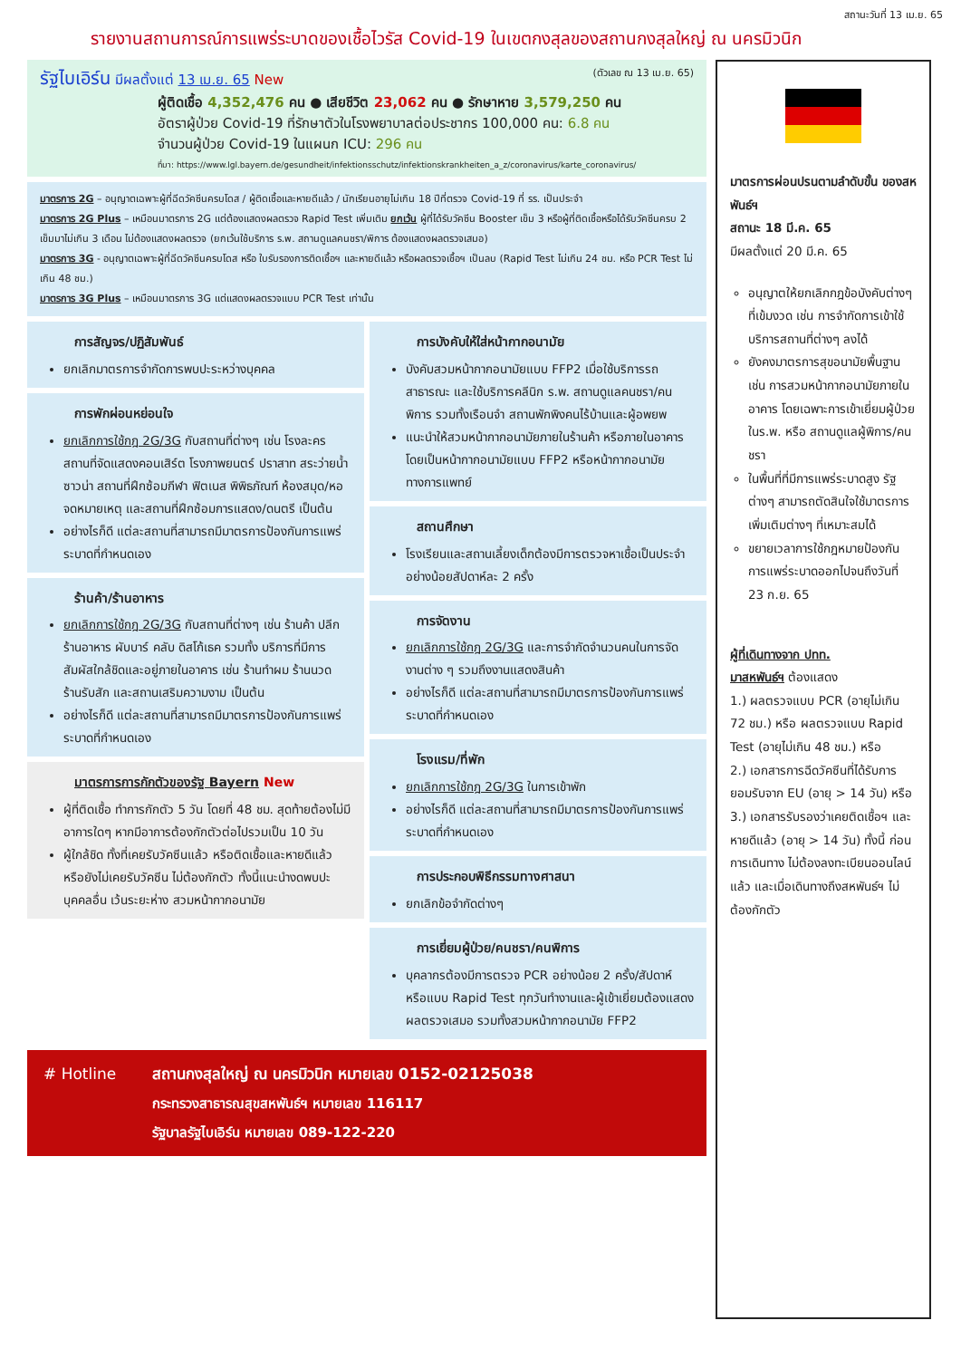สถานะวันที่ 13 เม.ย. 65
รายงานสถานการณ์การแพร่ระบาดของเชื้อไวรัส Covid-19 ในเขตกงสุลของสถานกงสุลใหญ่ ณ นครมิวนิก
รัฐไบเอิร์น มีผลตั้งแต่ 13 เม.ย. 65 New (ตัวเลข ณ 13 เม.ย. 65)
ผู้ติดเชื้อ 4,352,476 คน ● เสียชีวิต 23,062 คน ● รักษาหาย 3,579,250 คน
อัตราผู้ป่วย Covid-19 ที่รักษาตัวในโรงพยาบาลต่อประชากร 100,000 คน: 6.8 คน
จำนวนผู้ป่วย Covid-19 ในแผนก ICU: 296 คน
ที่มา: https://www.lgl.bayern.de/gesundheit/infektionsschutz/infektionskrankheiten_a_z/coronavirus/karte_coronavirus/
มาตรการ 2G – อนุญาตเฉพาะผู้ที่ฉีดวัคซีนครบโดส / ผู้ติดเชื้อและหายดีแล้ว / นักเรียนอายุไม่เกิน 18 ปีที่ตรวจ Covid-19 ที่ รร. เป็นประจำ
มาตรการ 2G Plus – เหมือนมาตรการ 2G แต่ต้องแสดงผลตรวจ Rapid Test เพิ่มเติม ยกเว้น ผู้ที่ได้รับวัคซีน Booster เข็ม 3 หรือผู้ที่ติดเชื้อหรือได้รับวัคซีนครบ 2 เข็มมาไม่เกิน 3 เดือน ไม่ต้องแสดงผลตรวจ (ยกเว้นใช้บริการ ร.พ. สถานดูแลคนชรา/พิการ ต้องแสดงผลตรวจเสมอ)
มาตรการ 3G - อนุญาตเฉพาะผู้ที่ฉีดวัคซีนครบโดส หรือ ใบรับรองการติดเชื้อฯ และหายดีแล้ว หรือผลตรวจเชื้อฯ เป็นลบ (Rapid Test ไม่เกิน 24 ชม. หรือ PCR Test ไม่เกิน 48 ชม.)
มาตรการ 3G Plus – เหมือนมาตรการ 3G แต่แสดงผลตรวจแบบ PCR Test เท่านั้น
การสัญจร/ปฏิสัมพันธ์
ยกเลิกมาตรการจำกัดการพบปะระหว่างบุคคล
การพักผ่อนหย่อนใจ
ยกเลิกการใช้กฎ 2G/3G กับสถานที่ต่างๆ เช่น โรงละคร สถานที่จัดแสดงคอนเสิร์ต โรงภาพยนตร์ ปราสาท สระว่ายน้ำ ซาวน่า สถานที่ฝึกซ้อมกีฬา ฟิตเนส พิพิธภัณฑ์ ห้องสมุด/หอจดหมายเหตุ และสถานที่ฝึกซ้อมการแสดง/ดนตรี เป็นต้น
อย่างไรก็ดี แต่ละสถานที่สามารถมีมาตรการป้องกันการแพร่ระบาดที่กำหนดเอง
ร้านค้า/ร้านอาหาร
ยกเลิกการใช้กฎ 2G/3G กับสถานที่ต่างๆ เช่น ร้านค้า ปลีกร้านอาหาร ผับบาร์ คลับ ดิสโก้เธค รวมทั้ง บริการที่มีการสัมผัสใกล้ชิดและอยู่ภายในอาคาร เช่น ร้านทำผม ร้านนวด ร้านรับสัก และสถานเสริมความงาม เป็นต้น
อย่างไรก็ดี แต่ละสถานที่สามารถมีมาตรการป้องกันการแพร่ระบาดที่กำหนดเอง
มาตรการการกักตัวของรัฐ Bayern New
ผู้ที่ติดเชื้อ ทำการกักตัว 5 วัน โดยที่ 48 ชม. สุดท้ายต้องไม่มีอาการใดๆ หากมีอาการต้องกักตัวต่อไปรวมเป็น 10 วัน
ผู้ใกล้ชิด ทั้งที่เคยรับวัคซีนแล้ว หรือติดเชื้อและหายดีแล้ว หรือยังไม่เคยรับวัคซีน ไม่ต้องกักตัว ทั้งนี้แนะนำงดพบปะบุคคลอื่น เว้นระยะห่าง สวมหน้ากากอนามัย
การบังคับให้ใส่หน้ากากอนามัย
บังคับสวมหน้ากากอนามัยแบบ FFP2 เมื่อใช้บริการรถสาธารณะ และใช้บริการคลีนิก ร.พ. สถานดูแลคนชรา/คนพิการ รวมทั้งเรือนจำ สถานพักพิงคนไร้บ้านและผู้อพยพ
แนะนำให้สวมหน้ากากอนามัยภายในร้านค้า หรือภายในอาคาร โดยเป็นหน้ากากอนามัยแบบ FFP2 หรือหน้ากากอนามัยทางการแพทย์
สถานศึกษา
โรงเรียนและสถานเลี้ยงเด็กต้องมีการตรวจหาเชื้อเป็นประจำ อย่างน้อยสัปดาห์ละ 2 ครั้ง
การจัดงาน
ยกเลิกการใช้กฎ 2G/3G และการจำกัดจำนวนคนในการจัดงานต่าง ๆ รวมถึงงานแสดงสินค้า
อย่างไรก็ดี แต่ละสถานที่สามารถมีมาตรการป้องกันการแพร่ระบาดที่กำหนดเอง
โรงแรม/ที่พัก
ยกเลิกการใช้กฎ 2G/3G ในการเข้าพัก
อย่างไรก็ดี แต่ละสถานที่สามารถมีมาตรการป้องกันการแพร่ระบาดที่กำหนดเอง
การประกอบพิธีกรรมทางศาสนา
ยกเลิกข้อจำกัดต่างๆ
การเยี่ยมผู้ป่วย/คนชรา/คนพิการ
บุคลากรต้องมีการตรวจ PCR อย่างน้อย 2 ครั้ง/สัปดาห์ หรือแบบ Rapid Test ทุกวันทำงานและผู้เข้าเยี่ยมต้องแสดงผลตรวจเสมอ รวมทั้งสวมหน้ากากอนามัย FFP2
# Hotline สถานกงสุลใหญ่ ณ นครมิวนิก หมายเลข 0152-02125038
กระทรวงสาธารณสุขสหพันธ์ฯ หมายเลข 116117
รัฐบาลรัฐไบเอิร์น หมายเลข 089-122-220
มาตรการผ่อนปรนตามลำดับขั้น ของสหพันธ์ฯ
สถานะ 18 มี.ค. 65
มีผลตั้งแต่ 20 มี.ค. 65
อนุญาตให้ยกเลิกกฎข้อบังคับต่างๆ ที่เข้มงวด เช่น การจำกัดการเข้าใช้บริการสถานที่ต่างๆ ลงได้
ยังคงมาตรการสุขอนามัยพื้นฐาน เช่น การสวมหน้ากากอนามัยภายในอาคาร โดยเฉพาะการเข้าเยี่ยมผู้ป่วยในร.พ. หรือ สถานดูแลผู้พิการ/คนชรา
ในพื้นที่ที่มีการแพร่ระบาดสูง รัฐต่างๆ สามารถตัดสินใจใช้มาตรการเพิ่มเติมต่างๆ ที่เหมาะสมได้
ขยายเวลาการใช้กฎหมายป้องกันการแพร่ระบาดออกไปจนถึงวันที่ 23 ก.ย. 65
ผู้ที่เดินทางจาก ปทท.
มาสหพันธ์ฯ ต้องแสดง
1.) ผลตรวจแบบ PCR (อายุไม่เกิน 72 ชม.) หรือ ผลตรวจแบบ Rapid Test (อายุไม่เกิน 48 ชม.) หรือ
2.) เอกสารการฉีดวัคซีนที่ได้รับการยอมรับจาก EU (อายุ > 14 วัน) หรือ
3.) เอกสารรับรองว่าเคยติดเชื้อฯ และหายดีแล้ว (อายุ > 14 วัน) ทั้งนี้ ก่อนการเดินทาง ไม่ต้องลงทะเบียนออนไลน์แล้ว และเมื่อเดินทางถึงสหพันธ์ฯ ไม่ต้องกักตัว